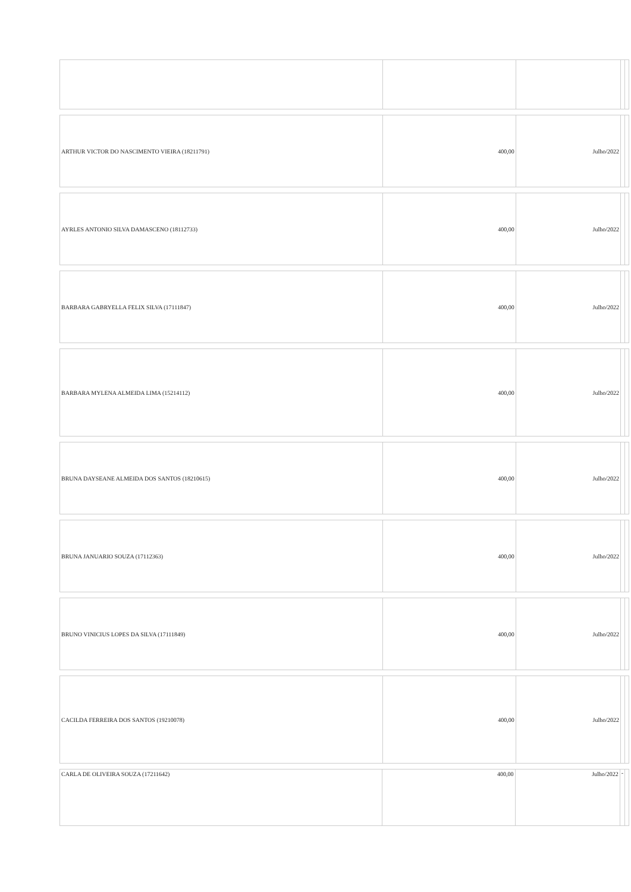| ARTHUR VICTOR DO NASCIMENTO VIEIRA (18211791) | 400,00 | Julho/2022 | | |
| AYRLES ANTONIO SILVA DAMASCENO (18112733) | 400,00 | Julho/2022 | | |
| BARBARA GABRYELLA FELIX SILVA (17111847) | 400,00 | Julho/2022 | | |
| BARBARA MYLENA ALMEIDA LIMA (15214112) | 400,00 | Julho/2022 | | |
| BRUNA DAYSEANE ALMEIDA DOS SANTOS (18210615) | 400,00 | Julho/2022 | | |
| BRUNA JANUARIO SOUZA (17112363) | 400,00 | Julho/2022 | | |
| BRUNO VINICIUS LOPES DA SILVA (17111849) | 400,00 | Julho/2022 | | |
| CACILDA FERREIRA DOS SANTOS (19210078) | 400,00 | Julho/2022 | | |
| CARLA DE OLIVEIRA SOUZA (17211642) | 400,00 | Julho/2022 | - | |